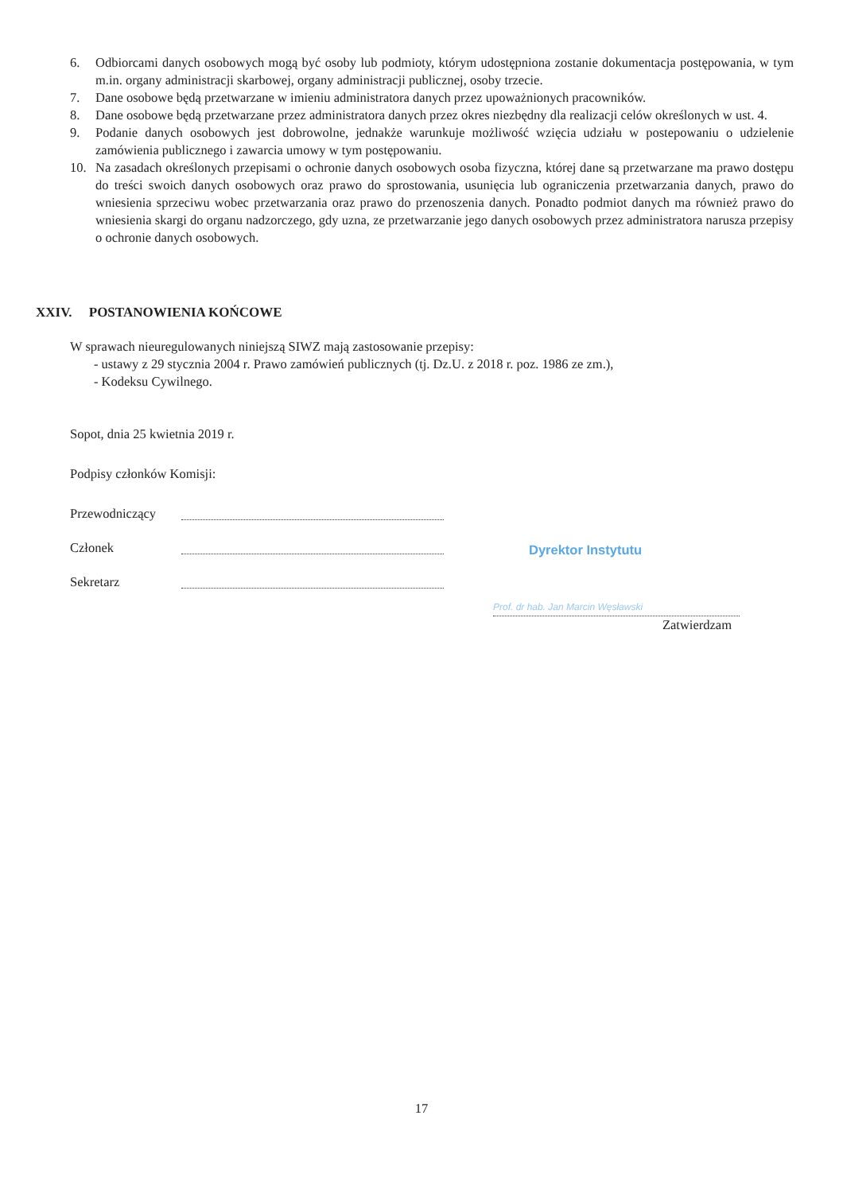6. Odbiorcami danych osobowych mogą być osoby lub podmioty, którym udostępniona zostanie dokumentacja postępowania, w tym m.in. organy administracji skarbowej, organy administracji publicznej, osoby trzecie.
7. Dane osobowe będą przetwarzane w imieniu administratora danych przez upoważnionych pracowników.
8. Dane osobowe będą przetwarzane przez administratora danych przez okres niezbędny dla realizacji celów określonych w ust. 4.
9. Podanie danych osobowych jest dobrowolne, jednakże warunkuje możliwość wzięcia udziału w postepowaniu o udzielenie zamówienia publicznego i zawarcia umowy w tym postępowaniu.
10. Na zasadach określonych przepisami o ochronie danych osobowych osoba fizyczna, której dane są przetwarzane ma prawo dostępu do treści swoich danych osobowych oraz prawo do sprostowania, usunięcia lub ograniczenia przetwarzania danych, prawo do wniesienia sprzeciwu wobec przetwarzania oraz prawo do przenoszenia danych. Ponadto podmiot danych ma również prawo do wniesienia skargi do organu nadzorczego, gdy uzna, ze przetwarzanie jego danych osobowych przez administratora narusza przepisy o ochronie danych osobowych.
XXIV. POSTANOWIENIA KOŃCOWE
W sprawach nieuregulowanych niniejszą SIWZ mają zastosowanie przepisy:
- ustawy z 29 stycznia 2004 r. Prawo zamówień publicznych (tj. Dz.U. z 2018 r. poz. 1986 ze zm.),
- Kodeksu Cywilnego.
Sopot, dnia 25 kwietnia 2019 r.
Podpisy członków Komisji:
Przewodniczący
Członek
Sekretarz
Dyrektor Instytutu
Prof. dr hab. Jan Marcin Węsławski
Zatwierdzam
17